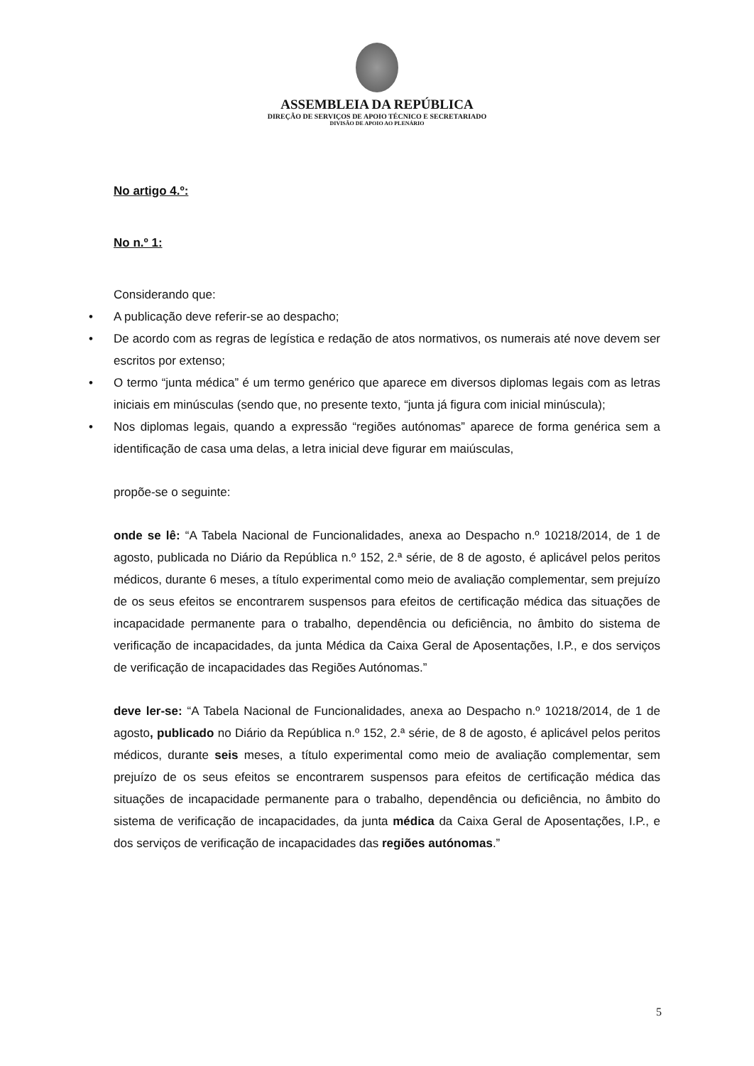ASSEMBLEIA DA REPÚBLICA
DIREÇÃO DE SERVIÇOS DE APOIO TÉCNICO E SECRETARIADO
DIVISÃO DE APOIO AO PLENÁRIO
No artigo 4.º:
No n.º 1:
Considerando que:
• A publicação deve referir-se ao despacho;
• De acordo com as regras de legística e redação de atos normativos, os numerais até nove devem ser escritos por extenso;
• O termo “junta médica” é um termo genérico que aparece em diversos diplomas legais com as letras iniciais em minúsculas (sendo que, no presente texto, “junta já figura com inicial minúscula);
• Nos diplomas legais, quando a expressão “regiões autónomas” aparece de forma genérica sem a identificação de casa uma delas, a letra inicial deve figurar em maiúsculas,
propõe-se o seguinte:
onde se lê: “A Tabela Nacional de Funcionalidades, anexa ao Despacho n.º 10218/2014, de 1 de agosto, publicada no Diário da República n.º 152, 2.ª série, de 8 de agosto, é aplicável pelos peritos médicos, durante 6 meses, a título experimental como meio de avaliação complementar, sem prejuízo de os seus efeitos se encontrarem suspensos para efeitos de certificação médica das situações de incapacidade permanente para o trabalho, dependência ou deficiência, no âmbito do sistema de verificação de incapacidades, da junta Médica da Caixa Geral de Aposentações, I.P., e dos serviços de verificação de incapacidades das Regiões Autónomas.”
deve ler-se: “A Tabela Nacional de Funcionalidades, anexa ao Despacho n.º 10218/2014, de 1 de agosto, publicado no Diário da República n.º 152, 2.ª série, de 8 de agosto, é aplicável pelos peritos médicos, durante seis meses, a título experimental como meio de avaliação complementar, sem prejuízo de os seus efeitos se encontrarem suspensos para efeitos de certificação médica das situações de incapacidade permanente para o trabalho, dependência ou deficiência, no âmbito do sistema de verificação de incapacidades, da junta médica da Caixa Geral de Aposentações, I.P., e dos serviços de verificação de incapacidades das regiões autónomas.”
5